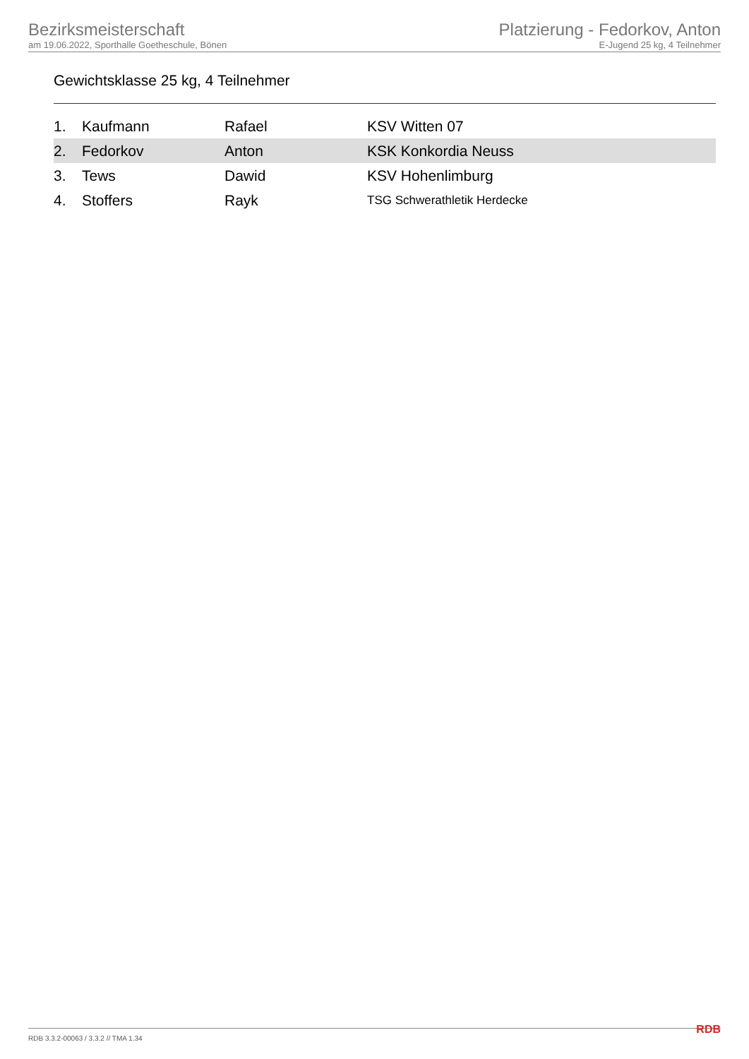Bezirksmeisterschaft
am 19.06.2022, Sporthalle Goetheschule, Bönen
Platzierung - Fedorkov, Anton
E-Jugend 25 kg, 4 Teilnehmer
Gewichtsklasse 25 kg, 4 Teilnehmer
| 1. | Kaufmann | Rafael | KSV Witten 07 |
| 2. | Fedorkov | Anton | KSK Konkordia Neuss |
| 3. | Tews | Dawid | KSV Hohenlimburg |
| 4. | Stoffers | Rayk | TSG Schwerathletik Herdecke |
RDB 3.3.2-00063 / 3.3.2 // TMA 1.34 RDB